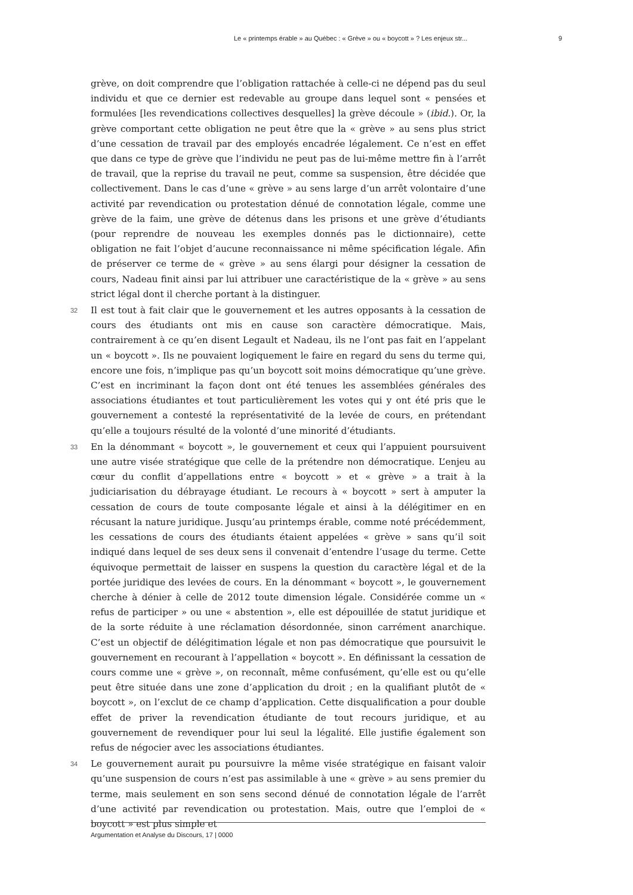Le « printemps érable » au Québec : « Grève » ou « boycott » ? Les enjeux str... 9
grève, on doit comprendre que l’obligation rattachée à celle-ci ne dépend pas du seul individu et que ce dernier est redevable au groupe dans lequel sont « pensées et formulées [les revendications collectives desquelles] la grève découle » (ibid.). Or, la grève comportant cette obligation ne peut être que la « grève » au sens plus strict d’une cessation de travail par des employés encadrée légalement. Ce n’est en effet que dans ce type de grève que l’individu ne peut pas de lui-même mettre fin à l’arrêt de travail, que la reprise du travail ne peut, comme sa suspension, être décidée que collectivement. Dans le cas d’une « grève » au sens large d’un arrêt volontaire d’une activité par revendication ou protestation dénué de connotation légale, comme une grève de la faim, une grève de détenus dans les prisons et une grève d’étudiants (pour reprendre de nouveau les exemples donnés pas le dictionnaire), cette obligation ne fait l’objet d’aucune reconnaissance ni même spécification légale. Afin de préserver ce terme de « grève » au sens élargi pour désigner la cessation de cours, Nadeau finit ainsi par lui attribuer une caractéristique de la « grève » au sens strict légal dont il cherche portant à la distinguer.
32 Il est tout à fait clair que le gouvernement et les autres opposants à la cessation de cours des étudiants ont mis en cause son caractère démocratique. Mais, contrairement à ce qu’en disent Legault et Nadeau, ils ne l’ont pas fait en l’appelant un « boycott ». Ils ne pouvaient logiquement le faire en regard du sens du terme qui, encore une fois, n’implique pas qu’un boycott soit moins démocratique qu’une grève. C’est en incriminant la façon dont ont été tenues les assemblées générales des associations étudiantes et tout particulièrement les votes qui y ont été pris que le gouvernement a contesté la représentativité de la levée de cours, en prétendant qu’elle a toujours résulté de la volonté d’une minorité d’étudiants.
33 En la dénommant « boycott », le gouvernement et ceux qui l’appuient poursuivent une autre visée stratégique que celle de la prétendre non démocratique. L’enjeu au cœur du conflit d’appellations entre « boycott » et « grève » a trait à la judiciarisation du débrayage étudiant. Le recours à « boycott » sert à amputer la cessation de cours de toute composante légale et ainsi à la délégitimer en en récusant la nature juridique. Jusqu’au printemps érable, comme noté précédemment, les cessations de cours des étudiants étaient appelées « grève » sans qu’il soit indiqué dans lequel de ses deux sens il convenait d’entendre l’usage du terme. Cette équivoque permettait de laisser en suspens la question du caractère légal et de la portée juridique des levées de cours. En la dénommant « boycott », le gouvernement cherche à dénier à celle de 2012 toute dimension légale. Considérée comme un « refus de participer » ou une « abstention », elle est dépouillée de statut juridique et de la sorte réduite à une réclamation désordonnée, sinon carrément anarchique. C’est un objectif de délégitimation légale et non pas démocratique que poursuivit le gouvernement en recourant à l’appellation « boycott ». En définissant la cessation de cours comme une « grève », on reconnaît, même confusément, qu’elle est ou qu’elle peut être située dans une zone d’application du droit ; en la qualifiant plutôt de « boycott », on l’exclut de ce champ d’application. Cette disqualification a pour double effet de priver la revendication étudiante de tout recours juridique, et au gouvernement de revendiquer pour lui seul la légalité. Elle justifie également son refus de négocier avec les associations étudiantes.
34 Le gouvernement aurait pu poursuivre la même visée stratégique en faisant valoir qu’une suspension de cours n’est pas assimilable à une « grève » au sens premier du terme, mais seulement en son sens second dénué de connotation légale de l’arrêt d’une activité par revendication ou protestation. Mais, outre que l’emploi de « boycott » est plus simple et
Argumentation et Analyse du Discours, 17 | 0000